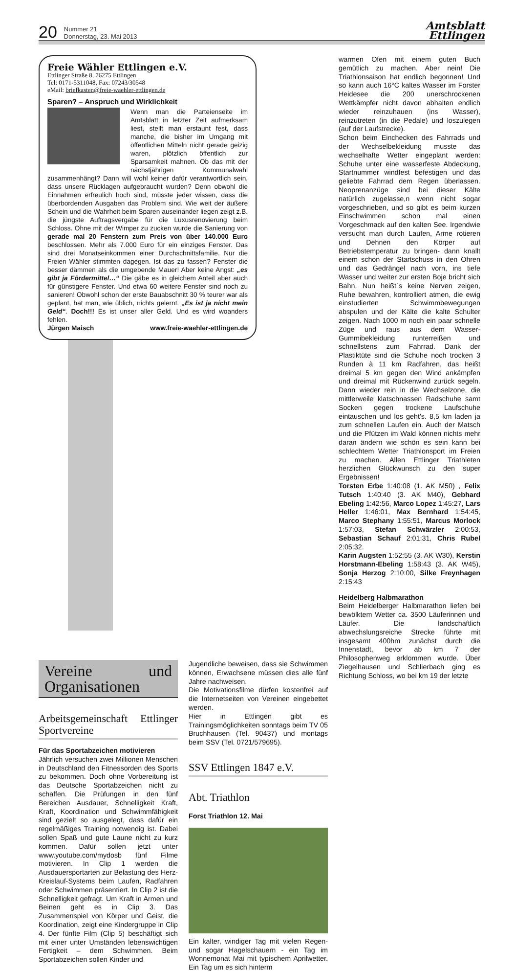20 Nummer 21
Donnerstag, 23. Mai 2013 Amtsblatt
Ettlingen
Freie Wähler Ettlingen e.V.
Ettlinger Straße 8, 76275 Ettlingen
Tel: 0171-5311048, Fax: 07243/30548
eMail: briefkasten@freie-waehler-ettlingen.de
Sparen? – Anspruch und Wirklichkeit
Wenn man die Parteienseite im Amtsblatt in letzter Zeit aufmerksam liest, stellt man erstaunt fest, dass manche, die bisher im Umgang mit öffentlichen Mitteln nicht gerade geizig waren, plötzlich öffentlich zur Sparsamkeit mahnen. Ob das mit der nächstjährigen Kommunalwahl zusammenhängt? Dann will wohl keiner dafür verantwortlich sein, dass unsere Rücklagen aufgebraucht wurden? Denn obwohl die Einnahmen erfreulich hoch sind, müsste jeder wissen, dass die überbordenden Ausgaben das Problem sind. Wie weit der äußere Schein und die Wahrheit beim Sparen auseinander liegen zeigt z.B. die jüngste Auftragsvergabe für die Luxusrenovierung beim Schloss. Ohne mit der Wimper zu zucken wurde die Sanierung von gerade mal 20 Fenstern zum Preis von über 140.000 Euro beschlossen. Mehr als 7.000 Euro für ein einziges Fenster. Das sind drei Monatseinkommen einer Durchschnittsfamilie. Nur die Freien Wähler stimmten dagegen. Ist das zu fassen? Fenster die besser dämmen als die umgebende Mauer! Aber keine Angst: „es gibt ja Fördermittel…“ Die gäbe es in gleichem Anteil aber auch für günstigere Fenster. Und etwa 60 weitere Fenster sind noch zu sanieren! Obwohl schon der erste Bauabschnitt 30 % teurer war als geplant, hat man, wie üblich, nichts gelernt. „Es ist ja nicht mein Geld“. Doch!!! Es ist unser aller Geld. Und es wird woanders fehlen.
Jürgen Maisch www.freie-waehler-ettlingen.de
Vereine und Organisationen
Arbeitsgemeinschaft Ettlinger Sportvereine
Für das Sportabzeichen motivieren
Jährlich versuchen zwei Millionen Menschen in Deutschland den Fitnessorden des Sports zu bekommen. Doch ohne Vorbereitung ist das Deutsche Sportabzeichen nicht zu schaffen. Die Prüfungen in den fünf Bereichen Ausdauer, Schnelligkeit Kraft, Kraft, Koordination und Schwimmfähigkeit sind gezielt so ausgelegt, dass dafür ein regelmäßiges Training notwendig ist. Dabei sollen Spaß und gute Laune nicht zu kurz kommen. Dafür sollen jetzt unter www.youtube.com/mydosb fünf Filme motivieren. In Clip 1 werden die Ausdauersportarten zur Belastung des Herz-Kreislauf-Systems beim Laufen, Radfahren oder Schwimmen präsentiert. In Clip 2 ist die Schnelligkeit gefragt. Um Kraft in Armen und Beinen geht es in Clip 3. Das Zusammenspiel von Körper und Geist, die Koordination, zeigt eine Kindergruppe in Clip 4. Der fünfte Film (Clip 5) beschäftigt sich mit einer unter Umständen lebenswichtigen Fertigkeit – dem Schwimmen. Beim Sportabzeichen sollen Kinder und
Jugendliche beweisen, dass sie Schwimmen können, Erwachsene müssen dies alle fünf Jahre nachweisen.
Die Motivationsfilme dürfen kostenfrei auf die Internetseiten von Vereinen eingebettet werden.
Hier in Ettlingen gibt es Trainingsmöglichkeiten sonntags beim TV 05 Bruchhausen (Tel. 90437) und montags beim SSV (Tel. 0721/579695).
SSV Ettlingen 1847 e.V.
Abt. Triathlon
Forst Triathlon 12. Mai
Ein kalter, windiger Tag mit vielen Regen- und sogar Hagelschauern - ein Tag im Wonnemonat Mai mit typischem Aprilwetter. Ein Tag um es sich hinterm
warmen Ofen mit einem guten Buch gemütlich zu machen. Aber nein! Die Triathlonsaison hat endlich begonnen! Und so kann auch 16°C kaltes Wasser im Forster Heidesee die 200 unerschrockenen Wettkämpfer nicht davon abhalten endlich wieder reinzuhauen (ins Wasser), reinzutreten (in die Pedale) und loszulegen (auf der Laufstrecke).
Schon beim Einchecken des Fahrrads und der Wechselbekleidung musste das wechselhafte Wetter eingeplant werden: Schuhe unter eine wasserfeste Abdeckung, Startnummer windfest befestigen und das geliebte Fahrrad dem Regen überlassen. Neoprenanzüge sind bei dieser Kälte natürlich zugelasse,n wenn nicht sogar vorgeschrieben, und so gibt es beim kurzen Einschwimmen schon mal einen Vorgeschmack auf den kalten See. Irgendwie versucht man durch Laufen, Arme rotieren und Dehnen den Körper auf Betriebstemperatur zu bringen- dann knallt einem schon der Startschuss in den Ohren und das Gedrängel nach vorn, ins tiefe Wasser und weiter zur ersten Boje bricht sich Bahn. Nun heißt´s keine Nerven zeigen, Ruhe bewahren, kontrolliert atmen, die ewig einstudierten Schwimmbewegungen abspulen und der Kälte die kalte Schulter zeigen. Nach 1000 m noch ein paar schnelle Züge und raus aus dem Wasser- Gummibekleidung runterreißen und schnellstens zum Fahrrad. Dank der Plastiktüte sind die Schuhe noch trocken 3 Runden à 11 km Radfahren, das heißt dreimal 5 km gegen den Wind ankämpfen und dreimal mit Rückenwind zurück segeln. Dann wieder rein in die Wechselzone, die mittlerweile klatschnassen Radschuhe samt Socken gegen trockene Laufschuhe eintauschen und los geht's. 8,5 km laden ja zum schnellen Laufen ein. Auch der Matsch und die Pfützen im Wald können nichts mehr daran ändern wie schön es sein kann bei schlechtem Wetter Triathlonsport im Freien zu machen. Allen Ettlinger Triathleten herzlichen Glückwunsch zu den super Ergebnissen!
Torsten Erbe 1:40:08 (1. AK M50) , Felix Tutsch 1:40:40 (3. AK M40), Gebhard Ebeling 1:42:56, Marco Lopez 1:45:27, Lars Heller 1:46:01, Max Bernhard 1:54:45, Marco Stephany 1:55:51, Marcus Morlock 1:57:03, Stefan Schwärzler 2:00:53, Sebastian Schauf 2:01:31, Chris Rubel 2:05:32.
Karin Augsten 1:52:55 (3. AK W30), Kerstin Horstmann-Ebeling 1:58:43 (3. AK W45), Sonja Herzog 2:10:00, Silke Freynhagen 2:15:43
Heidelberg Halbmarathon
Beim Heidelberger Halbmarathon liefen bei bewölktem Wetter ca. 3500 Läuferinnen und Läufer. Die landschaftlich abwechslungsreiche Strecke führte mit insgesamt 400hm zunächst durch die Innenstadt, bevor ab km 7 der Philosophenweg erklommen wurde. Über Ziegelhausen und Schlierbach ging es Richtung Schloss, wo bei km 19 der letzte